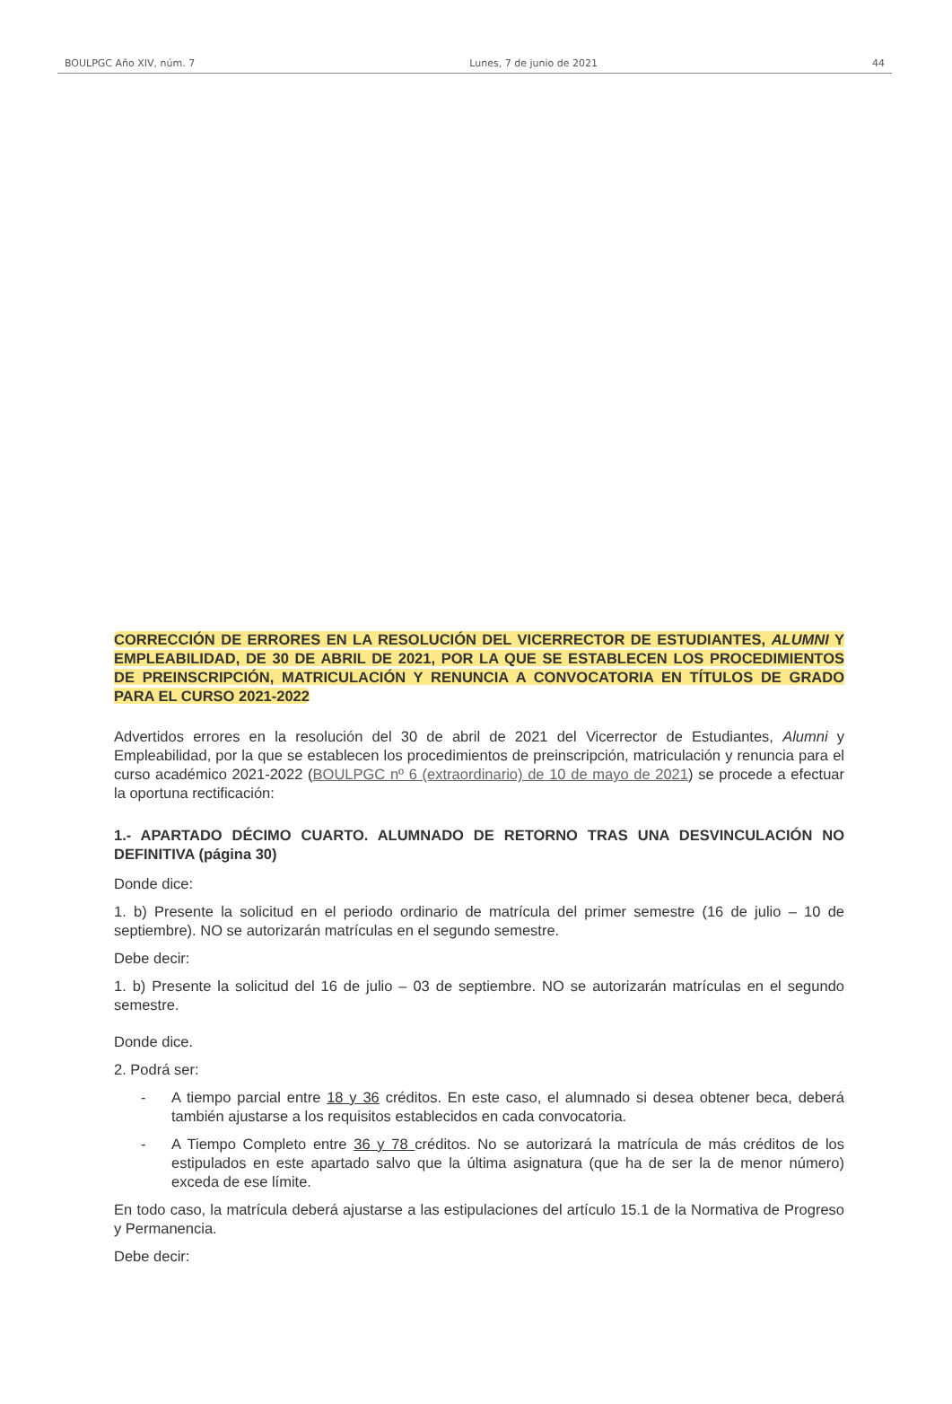BOULPGC Año XIV, núm. 7 Lunes, 7 de junio de 2021 44
CORRECCIÓN DE ERRORES EN LA RESOLUCIÓN DEL VICERRECTOR DE ESTUDIANTES, ALUMNI Y EMPLEABILIDAD, DE 30 DE ABRIL DE 2021, POR LA QUE SE ESTABLECEN LOS PROCEDIMIENTOS DE PREINSCRIPCIÓN, MATRICULACIÓN Y RENUNCIA A CONVOCATORIA EN TÍTULOS DE GRADO PARA EL CURSO 2021-2022
Advertidos errores en la resolución del 30 de abril de 2021 del Vicerrector de Estudiantes, Alumni y Empleabilidad, por la que se establecen los procedimientos de preinscripción, matriculación y renuncia para el curso académico 2021-2022 (BOULPGC nº 6 (extraordinario) de 10 de mayo de 2021) se procede a efectuar la oportuna rectificación:
1.- APARTADO DÉCIMO CUARTO. ALUMNADO DE RETORNO TRAS UNA DESVINCULACIÓN NO DEFINITIVA (página 30)
Donde dice:
1. b) Presente la solicitud en el periodo ordinario de matrícula del primer semestre (16 de julio – 10 de septiembre). NO se autorizarán matrículas en el segundo semestre.
Debe decir:
1. b) Presente la solicitud del 16 de julio – 03 de septiembre. NO se autorizarán matrículas en el segundo semestre.
Donde dice.
2. Podrá ser:
- A tiempo parcial entre 18 y 36 créditos. En este caso, el alumnado si desea obtener beca, deberá también ajustarse a los requisitos establecidos en cada convocatoria.
- A Tiempo Completo entre 36 y 78 créditos. No se autorizará la matrícula de más créditos de los estipulados en este apartado salvo que la última asignatura (que ha de ser la de menor número) exceda de ese límite.
En todo caso, la matrícula deberá ajustarse a las estipulaciones del artículo 15.1 de la Normativa de Progreso y Permanencia.
Debe decir: